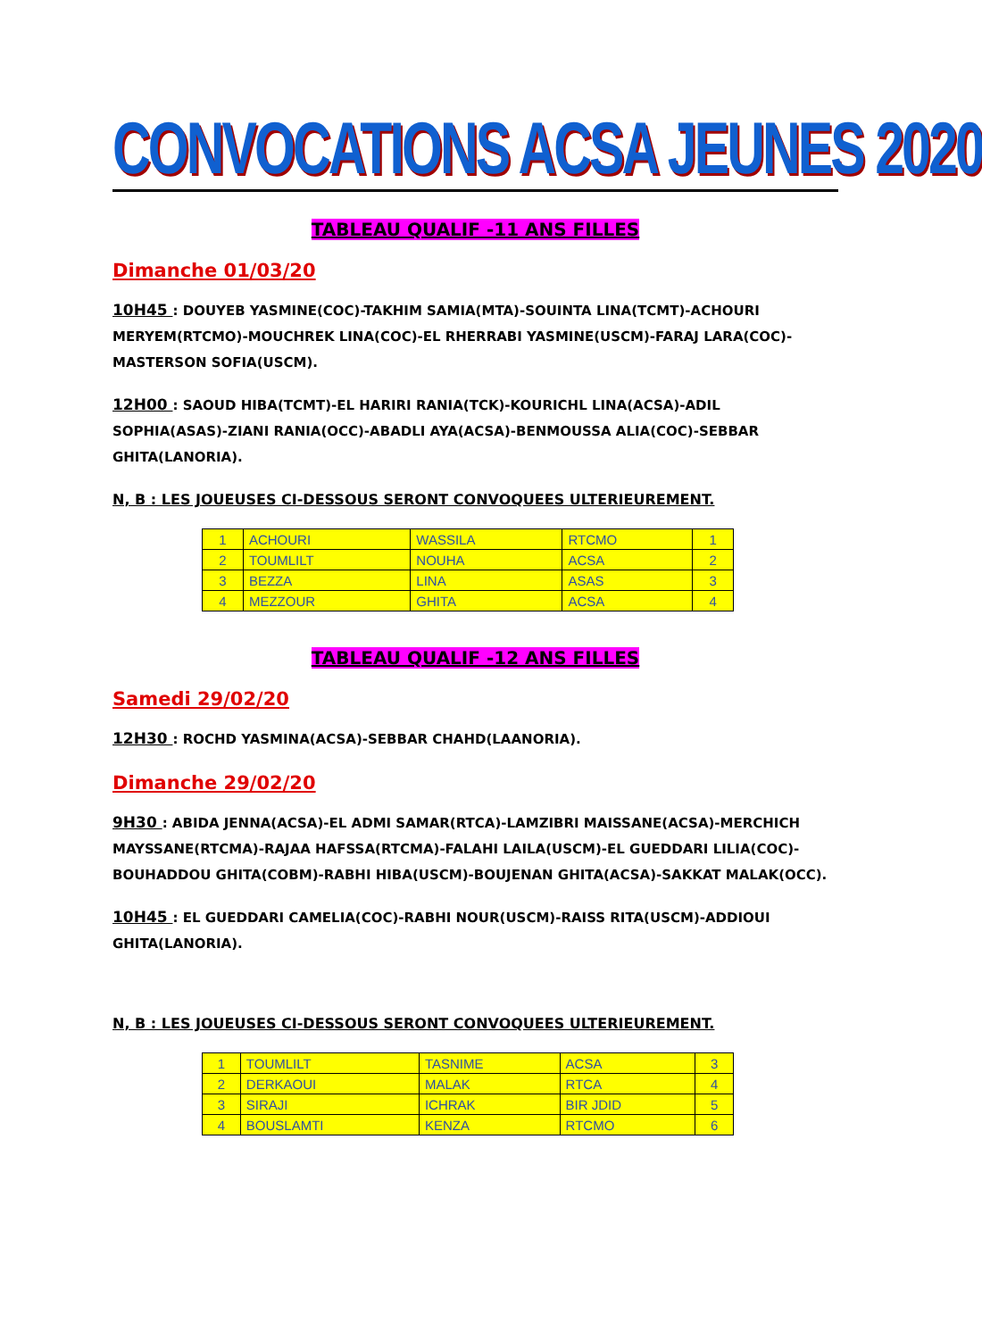CONVOCATIONS ACSA JEUNES 2020
TABLEAU QUALIF -11 ANS FILLES
Dimanche 01/03/20
10H45 : DOUYEB YASMINE(COC)-TAKHIM SAMIA(MTA)-SOUINTA LINA(TCMT)-ACHOURI MERYEM(RTCMO)-MOUCHREK LINA(COC)-EL RHERRABI YASMINE(USCM)-FARAJ LARA(COC)-MASTERSON SOFIA(USCM).
12H00 : SAOUD HIBA(TCMT)-EL HARIRI RANIA(TCK)-KOURICHL LINA(ACSA)-ADIL SOPHIA(ASAS)-ZIANI RANIA(OCC)-ABADLI AYA(ACSA)-BENMOUSSA ALIA(COC)-SEBBAR GHITA(LANORIA).
N, B : LES JOUEUSES CI-DESSOUS SERONT CONVOQUEES ULTERIEUREMENT.
| 1 | ACHOURI | WASSILA | RTCMO | 1 |
| 2 | TOUMLILT | NOUHA | ACSA | 2 |
| 3 | BEZZA | LINA | ASAS | 3 |
| 4 | MEZZOUR | GHITA | ACSA | 4 |
TABLEAU QUALIF -12 ANS FILLES
Samedi 29/02/20
12H30 : ROCHD YASMINA(ACSA)-SEBBAR CHAHD(LAANORIA).
Dimanche 29/02/20
9H30 : ABIDA JENNA(ACSA)-EL ADMI SAMAR(RTCA)-LAMZIBRI MAISSANE(ACSA)-MERCHICH MAYSSANE(RTCMA)-RAJAA HAFSSA(RTCMA)-FALAHI LAILA(USCM)-EL GUEDDARI LILIA(COC)-BOUHADDOU GHITA(COBM)-RABHI HIBA(USCM)-BOUJENAN GHITA(ACSA)-SAKKAT MALAK(OCC).
10H45 : EL GUEDDARI CAMELIA(COC)-RABHI NOUR(USCM)-RAISS RITA(USCM)-ADDIOUI GHITA(LANORIA).
N, B : LES JOUEUSES CI-DESSOUS SERONT CONVOQUEES ULTERIEUREMENT.
| 1 | TOUMLILT | TASNIME | ACSA | 3 |
| 2 | DERKAOUI | MALAK | RTCA | 4 |
| 3 | SIRAJI | ICHRAK | BIR JDID | 5 |
| 4 | BOUSLAMTI | KENZA | RTCMO | 6 |